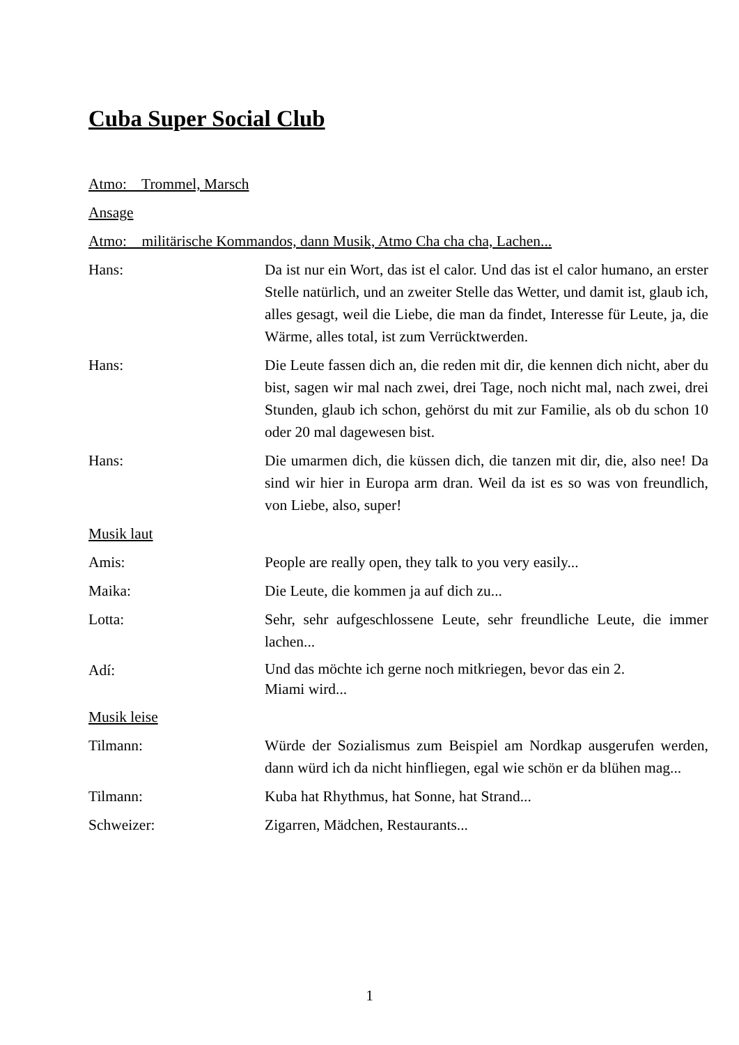Cuba Super Social Club
Atmo: Trommel, Marsch
Ansage
Atmo: militärische Kommandos, dann Musik, Atmo Cha cha cha, Lachen...
Hans: Da ist nur ein Wort, das ist el calor. Und das ist el calor humano, an erster Stelle natürlich, und an zweiter Stelle das Wetter, und damit ist, glaub ich, alles gesagt, weil die Liebe, die man da findet, Interesse für Leute, ja, die Wärme, alles total, ist zum Verrücktwerden.
Hans: Die Leute fassen dich an, die reden mit dir, die kennen dich nicht, aber du bist, sagen wir mal nach zwei, drei Tage, noch nicht mal, nach zwei, drei Stunden, glaub ich schon, gehörst du mit zur Familie, als ob du schon 10 oder 20 mal dagewesen bist.
Hans: Die umarmen dich, die küssen dich, die tanzen mit dir, die, also nee! Da sind wir hier in Europa arm dran. Weil da ist es so was von freundlich, von Liebe, also, super!
Musik laut
Amis: People are really open, they talk to you very easily...
Maika: Die Leute, die kommen ja auf dich zu...
Lotta: Sehr, sehr aufgeschlossene Leute, sehr freundliche Leute, die immer lachen...
Adí:
Und das möchte ich gerne noch mitkriegen, bevor das ein 2.
Miami wird...
Musik leise
Tilmann: Würde der Sozialismus zum Beispiel am Nordkap ausgerufen werden, dann würd ich da nicht hinfliegen, egal wie schön er da blühen mag...
Tilmann: Kuba hat Rhythmus, hat Sonne, hat Strand...
Schweizer: Zigarren, Mädchen, Restaurants...
1